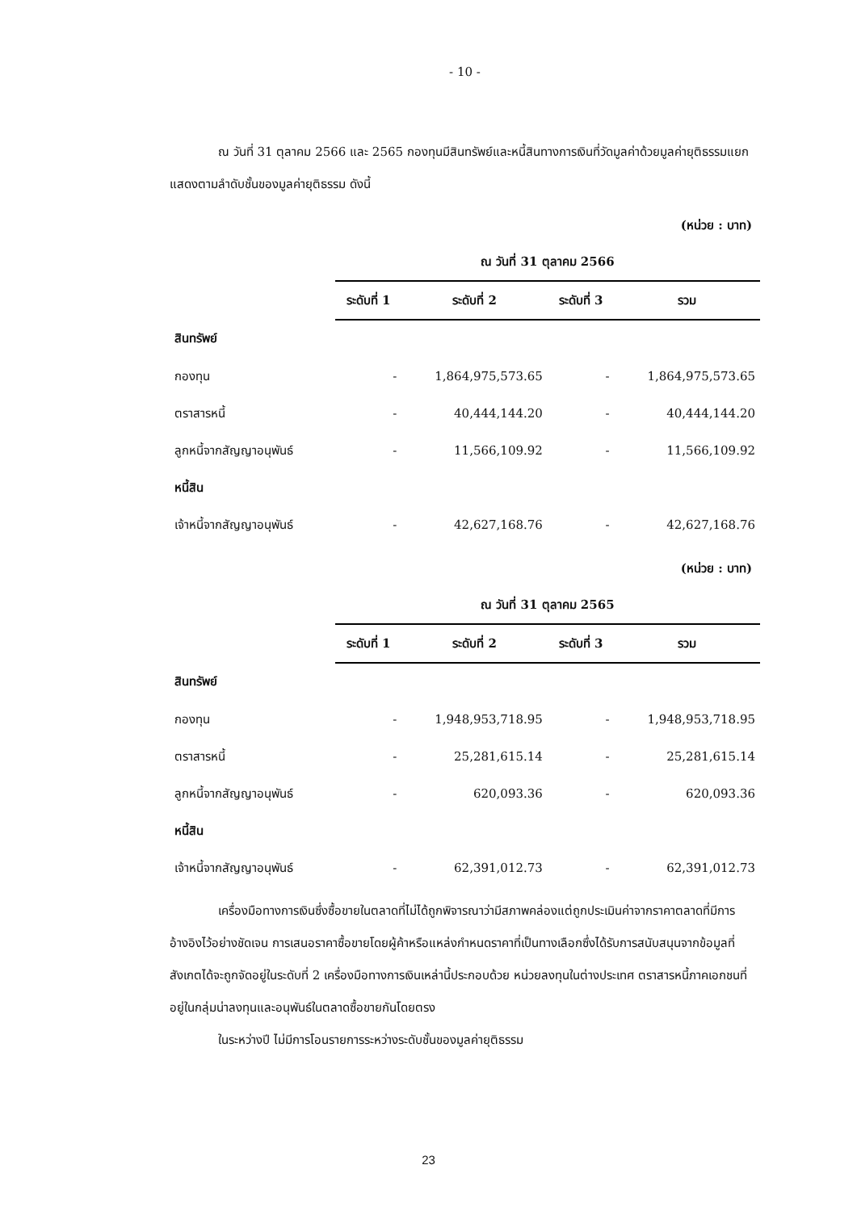- 10 -
ณ วันที่ 31 ตุลาคม 2566 และ 2565 กองทุนมีสินทรัพย์และหนี้สินทางการเงินที่วัดมูลค่าด้วยมูลค่ายุติธรรมแยกแสดงตามลำดับชั้นของมูลค่ายุติธรรม ดังนี้
(หน่วย : บาท)
| | ณ วันที่ 31 ตุลาคม 2566 | | | |
| --- | --- | --- | --- | --- |
| | ระดับที่ 1 | ระดับที่ 2 | ระดับที่ 3 | รวม |
| สินทรัพย์ | | | | |
| กองทุน | - | 1,864,975,573.65 | - | 1,864,975,573.65 |
| ตราสารหนี้ | - | 40,444,144.20 | - | 40,444,144.20 |
| ลูกหนี้จากสัญญาอนุพันธ์ | - | 11,566,109.92 | - | 11,566,109.92 |
| หนี้สิน | | | | |
| เจ้าหนี้จากสัญญาอนุพันธ์ | - | 42,627,168.76 | - | 42,627,168.76 |
(หน่วย : บาท)
| | ณ วันที่ 31 ตุลาคม 2565 | | | |
| --- | --- | --- | --- | --- |
| | ระดับที่ 1 | ระดับที่ 2 | ระดับที่ 3 | รวม |
| สินทรัพย์ | | | | |
| กองทุน | - | 1,948,953,718.95 | - | 1,948,953,718.95 |
| ตราสารหนี้ | - | 25,281,615.14 | - | 25,281,615.14 |
| ลูกหนี้จากสัญญาอนุพันธ์ | - | 620,093.36 | - | 620,093.36 |
| หนี้สิน | | | | |
| เจ้าหนี้จากสัญญาอนุพันธ์ | - | 62,391,012.73 | - | 62,391,012.73 |
เครื่องมือทางการเงินซึ่งซื้อขายในตลาดที่ไม่ได้ถูกพิจารณาว่ามีสภาพคล่องแต่ถูกประเมินค่าจากราคาตลาดที่มีการอ้างอิงไว้อย่างชัดเจน การเสนอราคาซื้อขายโดยผู้ค้าหรือแหล่งกำหนดราคาที่เป็นทางเลือกซึ่งได้รับการสนับสนุนจากข้อมูลที่สังเกตได้จะถูกจัดอยู่ในระดับที่ 2 เครื่องมือทางการเงินเหล่านี้ประกอบด้วย หน่วยลงทุนในต่างประเทศ ตราสารหนี้ภาคเอกชนที่อยู่ในกลุ่มน่าลงทุนและอนุพันธ์ในตลาดซื้อขายกันโดยตรง
ในระหว่างปี ไม่มีการโอนรายการระหว่างระดับชั้นของมูลค่ายุติธรรม
23